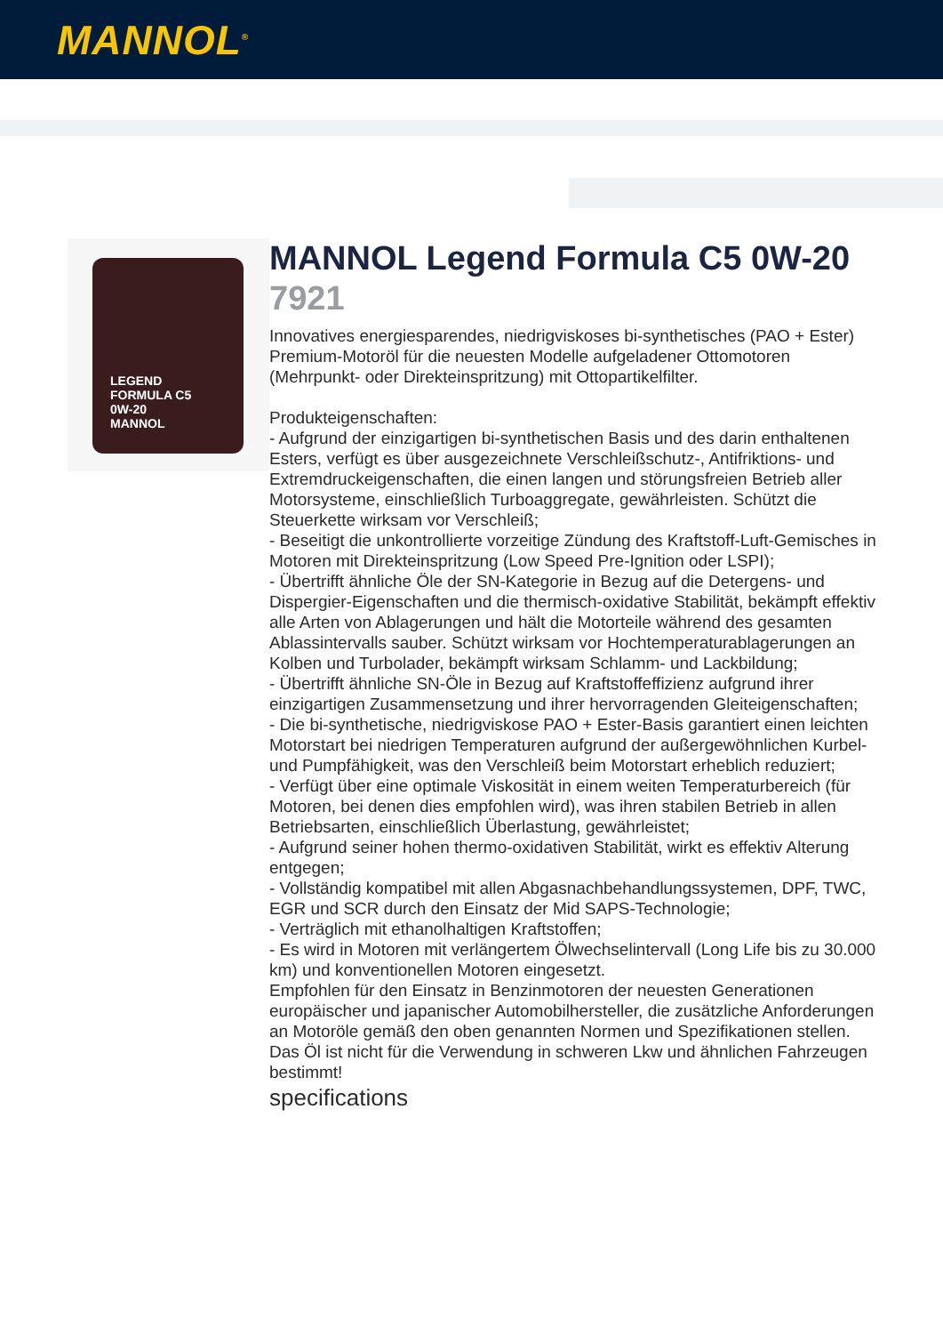MANNOL<sup>®</sup>
LEGEND
FORMULA C5
0W-20
MANNOL
MANNOL Legend Formula C5 0W-20
7921
Innovatives energiesparendes, niedrigviskoses bi-synthetisches (PAO + Ester) Premium-Motoröl für die neuesten Modelle aufgeladener Ottomotoren (Mehrpunkt- oder Direkteinspritzung) mit Ottopartikelfilter.
Produkteigenschaften:
- Aufgrund der einzigartigen bi-synthetischen Basis und des darin enthaltenen Esters, verfügt es über ausgezeichnete Verschleißschutz-, Antifriktions- und Extremdruckeigenschaften, die einen langen und störungsfreien Betrieb aller Motorsysteme, einschließlich Turboaggregate, gewährleisten. Schützt die Steuerkette wirksam vor Verschleiß;
- Beseitigt die unkontrollierte vorzeitige Zündung des Kraftstoff-Luft-Gemisches in Motoren mit Direkteinspritzung (Low Speed Pre-Ignition oder LSPI);
- Übertrifft ähnliche Öle der SN-Kategorie in Bezug auf die Detergens- und Dispergier-Eigenschaften und die thermisch-oxidative Stabilität, bekämpft effektiv alle Arten von Ablagerungen und hält die Motorteile während des gesamten Ablassintervalls sauber. Schützt wirksam vor Hochtemperaturablagerungen an Kolben und Turbolader, bekämpft wirksam Schlamm- und Lackbildung;
- Übertrifft ähnliche SN-Öle in Bezug auf Kraftstoffeffizienz aufgrund ihrer einzigartigen Zusammensetzung und ihrer hervorragenden Gleiteigenschaften;
- Die bi-synthetische, niedrigviskose PAO + Ester-Basis garantiert einen leichten Motorstart bei niedrigen Temperaturen aufgrund der außergewöhnlichen Kurbel- und Pumpfähigkeit, was den Verschleiß beim Motorstart erheblich reduziert;
- Verfügt über eine optimale Viskosität in einem weiten Temperaturbereich (für Motoren, bei denen dies empfohlen wird), was ihren stabilen Betrieb in allen Betriebsarten, einschließlich Überlastung, gewährleistet;
- Aufgrund seiner hohen thermo-oxidativen Stabilität, wirkt es effektiv Alterung entgegen;
- Vollständig kompatibel mit allen Abgasnachbehandlungssystemen, DPF, TWC, EGR und SCR durch den Einsatz der Mid SAPS-Technologie;
- Verträglich mit ethanolhaltigen Kraftstoffen;
- Es wird in Motoren mit verlängertem Ölwechselintervall (Long Life bis zu 30.000 km) und konventionellen Motoren eingesetzt.
Empfohlen für den Einsatz in Benzinmotoren der neuesten Generationen europäischer und japanischer Automobilhersteller, die zusätzliche Anforderungen an Motoröle gemäß den oben genannten Normen und Spezifikationen stellen.
Das Öl ist nicht für die Verwendung in schweren Lkw und ähnlichen Fahrzeugen bestimmt!
specifications